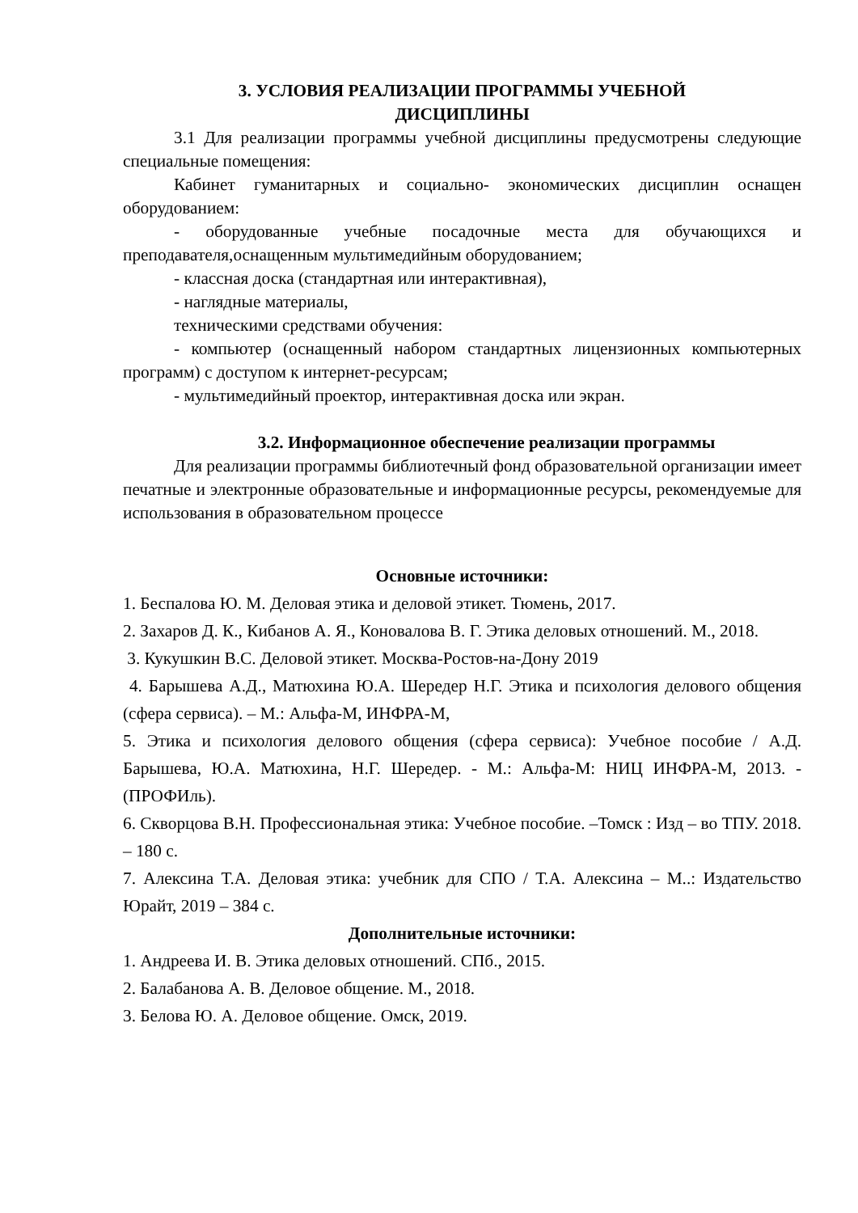3. УСЛОВИЯ РЕАЛИЗАЦИИ ПРОГРАММЫ УЧЕБНОЙ
ДИСЦИПЛИНЫ
3.1 Для реализации программы учебной дисциплины предусмотрены следующие специальные помещения:
Кабинет гуманитарных и социально- экономических дисциплин оснащен оборудованием:
- оборудованные учебные посадочные места для обучающихся и преподавателя,оснащенным мультимедийным оборудованием;
- классная доска (стандартная или интерактивная),
- наглядные материалы,
техническими средствами обучения:
- компьютер (оснащенный набором стандартных лицензионных компьютерных программ) с доступом к интернет-ресурсам;
- мультимедийный проектор, интерактивная доска или экран.
3.2. Информационное обеспечение реализации программы
Для реализации программы библиотечный фонд образовательной организации имеет печатные и электронные образовательные и информационные ресурсы, рекомендуемые для использования в образовательном процессе
Основные источники:
1. Беспалова Ю. М. Деловая этика и деловой этикет. Тюмень, 2017.
2. Захаров Д. К., Кибанов А. Я., Коновалова В. Г. Этика деловых отношений. М., 2018.
3. Кукушкин В.С. Деловой этикет. Москва-Ростов-на-Дону 2019
4. Барышева А.Д., Матюхина Ю.А. Шередер Н.Г. Этика и психология делового общения (сфера сервиса). – М.: Альфа-М, ИНФРА-М,
5. Этика и психология делового общения (сфера сервиса): Учебное пособие / А.Д. Барышева, Ю.А. Матюхина, Н.Г. Шередер. - М.: Альфа-М: НИЦ ИНФРА-М, 2013. - (ПРОФИль).
6. Скворцова В.Н. Профессиональная этика: Учебное пособие. –Томск : Изд – во ТПУ. 2018. – 180 с.
7. Алексина Т.А. Деловая этика: учебник для СПО / Т.А. Алексина – М..: Издательство Юрайт, 2019 – 384 с.
Дополнительные источники:
1. Андреева И. В. Этика деловых отношений. СПб., 2015.
2. Балабанова А. В. Деловое общение. М., 2018.
3. Белова Ю. А. Деловое общение. Омск, 2019.